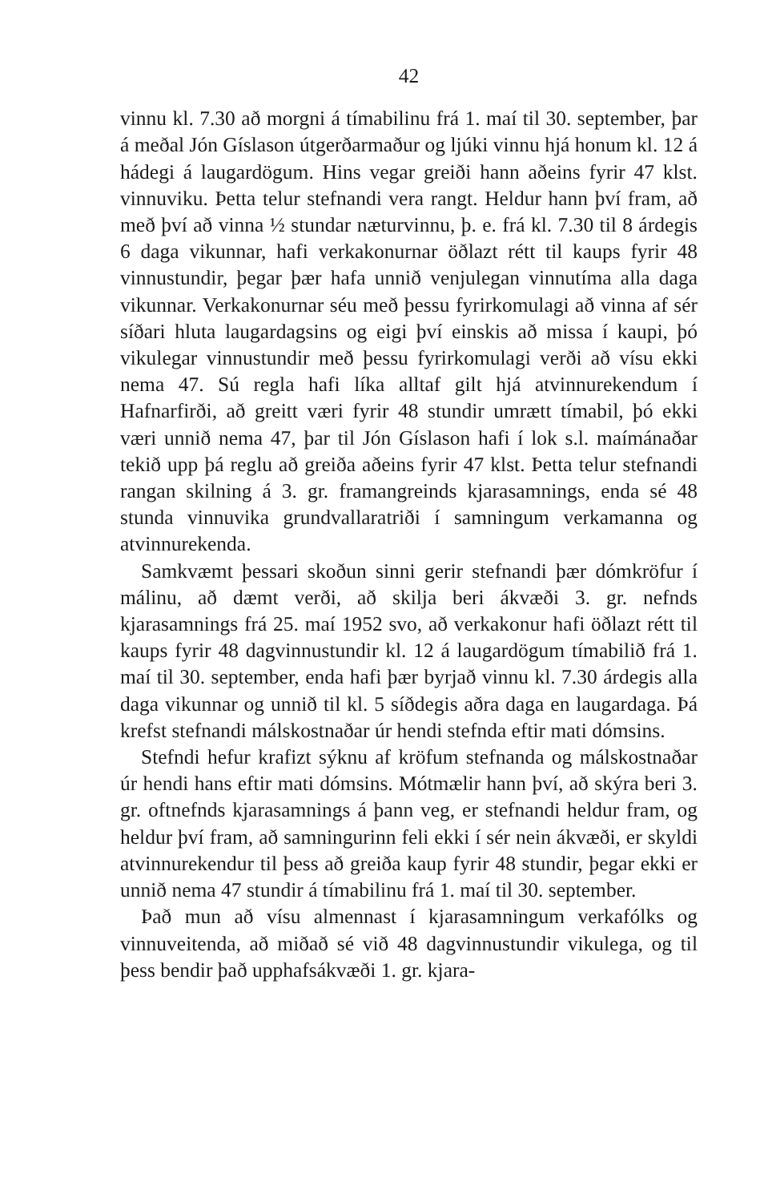42
vinnu kl. 7.30 að morgni á tímabilinu frá 1. maí til 30. september, þar á meðal Jón Gíslason útgerðarmaður og ljúki vinnu hjá honum kl. 12 á hádegi á laugardögum. Hins vegar greiði hann aðeins fyrir 47 klst. vinnuviku. Þetta telur stefnandi vera rangt. Heldur hann því fram, að með því að vinna ½ stundar næturvinnu, þ. e. frá kl. 7.30 til 8 árdegis 6 daga vikunnar, hafi verkakonurnar öðlazt rétt til kaups fyrir 48 vinnustundir, þegar þær hafa unnið venjulegan vinnutíma alla daga vikunnar. Verkakonurnar séu með þessu fyrirkomulagi að vinna af sér síðari hluta laugardagsins og eigi því einskis að missa í kaupi, þó vikulegar vinnustundir með þessu fyrirkomulagi verði að vísu ekki nema 47. Sú regla hafi líka alltaf gilt hjá atvinnurekendum í Hafnarfirði, að greitt væri fyrir 48 stundir umrætt tímabil, þó ekki væri unnið nema 47, þar til Jón Gíslason hafi í lok s.l. maímánaðar tekið upp þá reglu að greiða aðeins fyrir 47 klst. Þetta telur stefnandi rangan skilning á 3. gr. framangreinds kjarasamnings, enda sé 48 stunda vinnuvika grundvallaratriði í samningum verkamanna og atvinnurekenda.
Samkvæmt þessari skoðun sinni gerir stefnandi þær dómkröfur í málinu, að dæmt verði, að skilja beri ákvæði 3. gr. nefnds kjarasamnings frá 25. maí 1952 svo, að verkakonur hafi öðlazt rétt til kaups fyrir 48 dagvinnustundir kl. 12 á laugardögum tímabilið frá 1. maí til 30. september, enda hafi þær byrjað vinnu kl. 7.30 árdegis alla daga vikunnar og unnið til kl. 5 síðdegis aðra daga en laugardaga. Þá krefst stefnandi málskostnaðar úr hendi stefnda eftir mati dómsins.
Stefndi hefur krafizt sýknu af kröfum stefnanda og málskostnaðar úr hendi hans eftir mati dómsins. Mótmælir hann því, að skýra beri 3. gr. oftnefnds kjarasamnings á þann veg, er stefnandi heldur fram, og heldur því fram, að samningurinn feli ekki í sér nein ákvæði, er skyldi atvinnurekendur til þess að greiða kaup fyrir 48 stundir, þegar ekki er unnið nema 47 stundir á tímabilinu frá 1. maí til 30. september.
Það mun að vísu almennast í kjarasamningum verkafólks og vinnuveitenda, að miðað sé við 48 dagvinnustundir vikulega, og til þess bendir það upphafsákvæði 1. gr. kjara-